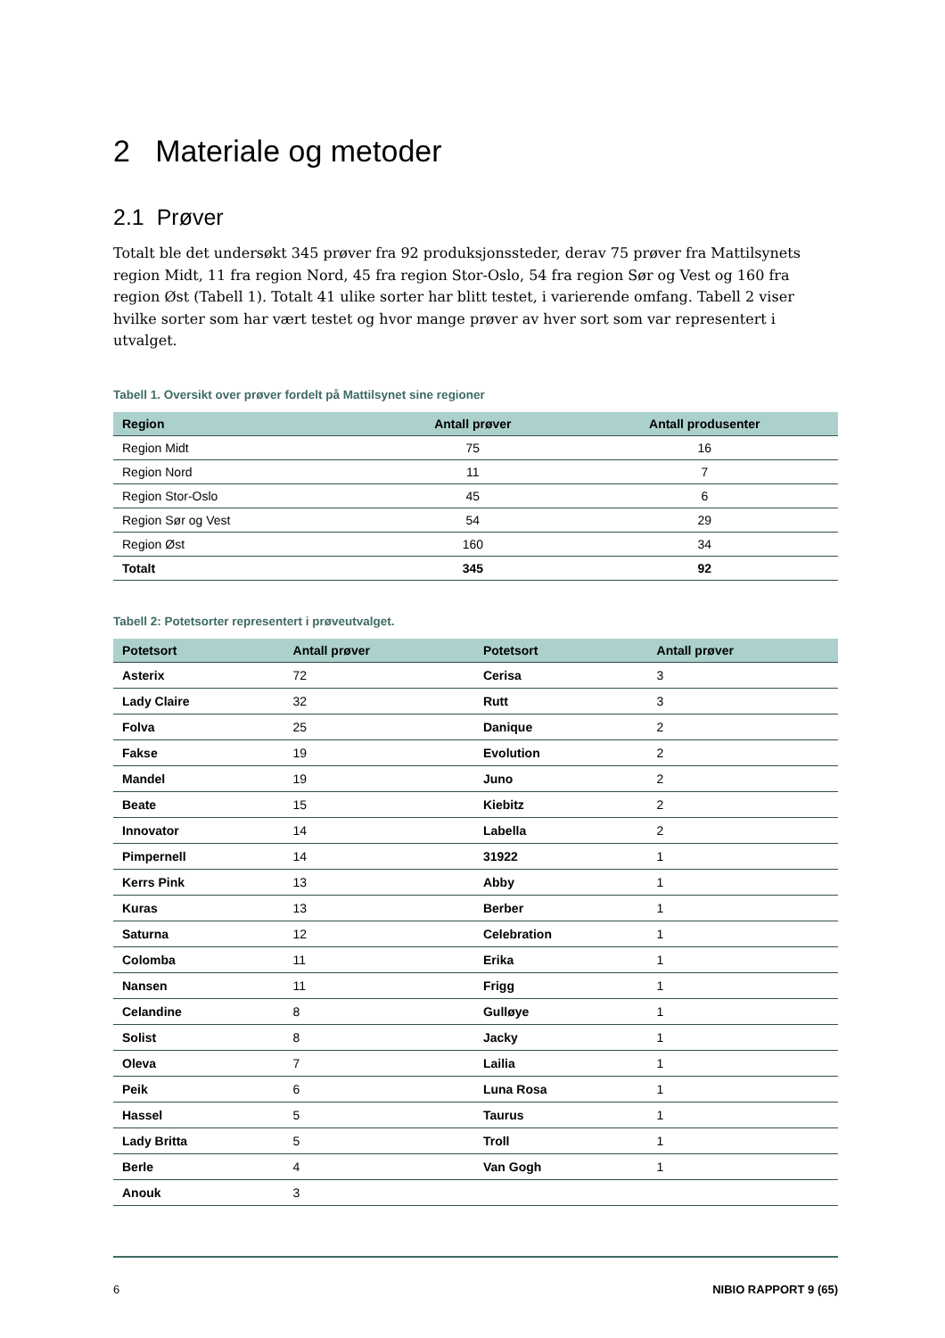2 Materiale og metoder
2.1 Prøver
Totalt ble det undersøkt 345 prøver fra 92 produksjonssteder, derav 75 prøver fra Mattilsynets region Midt, 11 fra region Nord, 45 fra region Stor-Oslo, 54 fra region Sør og Vest og 160 fra region Øst (Tabell 1). Totalt 41 ulike sorter har blitt testet, i varierende omfang. Tabell 2 viser hvilke sorter som har vært testet og hvor mange prøver av hver sort som var representert i utvalget.
Tabell 1. Oversikt over prøver fordelt på Mattilsynet sine regioner
| Region | Antall prøver | Antall produsenter |
| --- | --- | --- |
| Region Midt | 75 | 16 |
| Region Nord | 11 | 7 |
| Region Stor-Oslo | 45 | 6 |
| Region Sør og Vest | 54 | 29 |
| Region Øst | 160 | 34 |
| Totalt | 345 | 92 |
Tabell 2: Potetsorter representert i prøveutvalget.
| Potetsort | Antall prøver | Potetsort | Antall prøver |
| --- | --- | --- | --- |
| Asterix | 72 | Cerisa | 3 |
| Lady Claire | 32 | Rutt | 3 |
| Folva | 25 | Danique | 2 |
| Fakse | 19 | Evolution | 2 |
| Mandel | 19 | Juno | 2 |
| Beate | 15 | Kiebitz | 2 |
| Innovator | 14 | Labella | 2 |
| Pimpernell | 14 | 31922 | 1 |
| Kerrs Pink | 13 | Abby | 1 |
| Kuras | 13 | Berber | 1 |
| Saturna | 12 | Celebration | 1 |
| Colomba | 11 | Erika | 1 |
| Nansen | 11 | Frigg | 1 |
| Celandine | 8 | Gulløye | 1 |
| Solist | 8 | Jacky | 1 |
| Oleva | 7 | Lailia | 1 |
| Peik | 6 | Luna Rosa | 1 |
| Hassel | 5 | Taurus | 1 |
| Lady Britta | 5 | Troll | 1 |
| Berle | 4 | Van Gogh | 1 |
| Anouk | 3 | | |
6 NIBIO RAPPORT 9 (65)